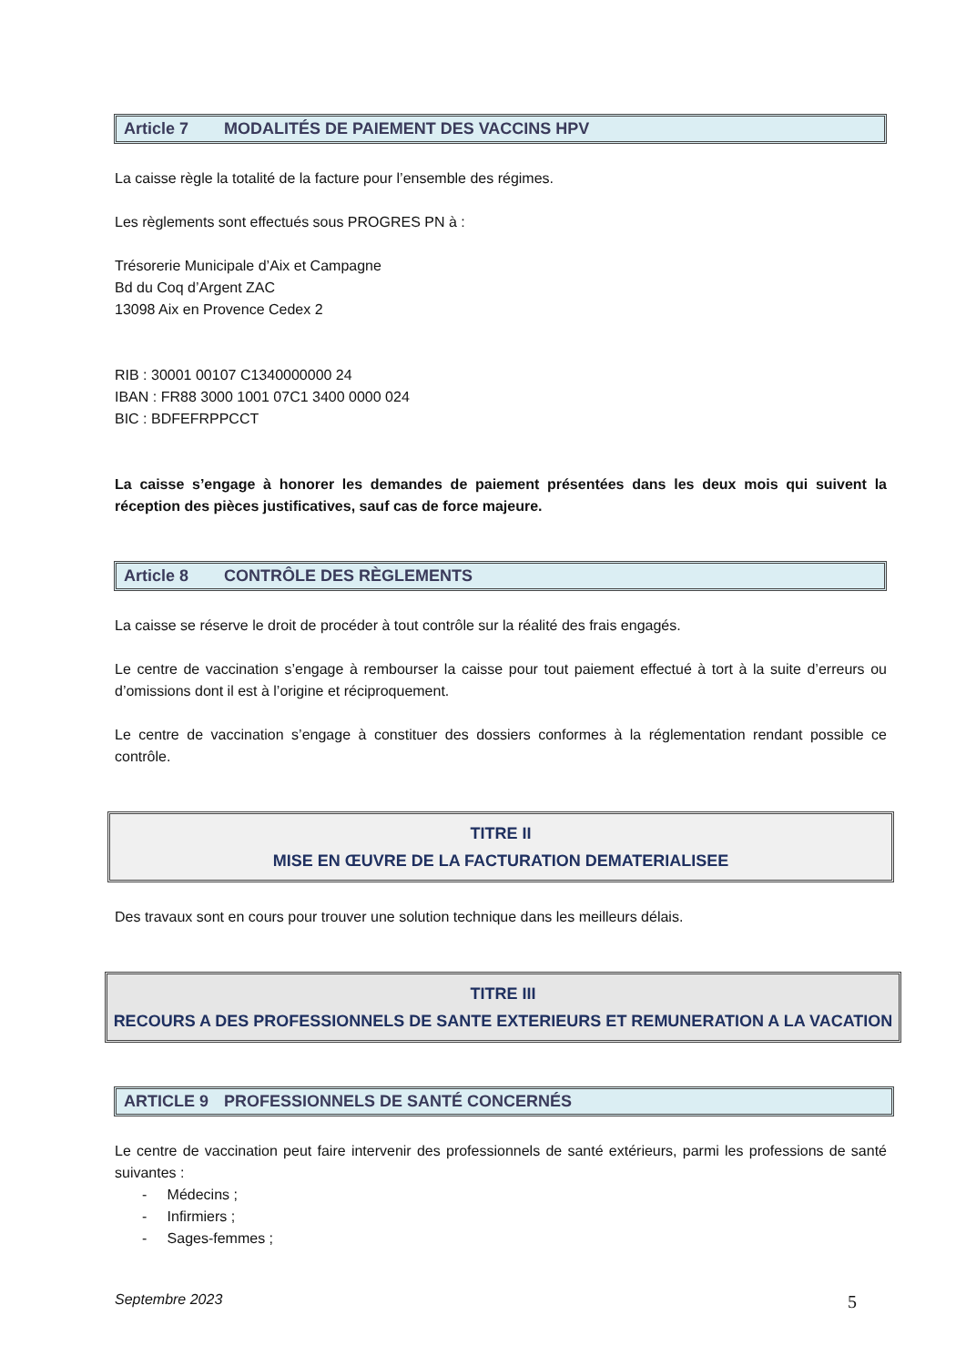Article 7 MODALITÉS DE PAIEMENT DES VACCINS HPV
La caisse règle la totalité de la facture pour l’ensemble des régimes.
Les règlements sont effectués sous PROGRES PN à :
Trésorerie Municipale d’Aix et Campagne
Bd du Coq d’Argent ZAC
13098 Aix en Provence Cedex 2
RIB : 30001 00107 C1340000000 24
IBAN : FR88 3000 1001 07C1 3400 0000 024
BIC : BDFEFRPPCCT
La caisse s’engage à honorer les demandes de paiement présentées dans les deux mois qui suivent la réception des pièces justificatives, sauf cas de force majeure.
Article 8 CONTRÔLE DES RÈGLEMENTS
La caisse se réserve le droit de procéder à tout contrôle sur la réalité des frais engagés.
Le centre de vaccination s’engage à rembourser la caisse pour tout paiement effectué à tort à la suite d’erreurs ou d’omissions dont il est à l’origine et réciproquement.
Le centre de vaccination s’engage à constituer des dossiers conformes à la réglementation rendant possible ce contrôle.
TITRE II
MISE EN ŒUVRE DE LA FACTURATION DEMATERIALISEE
Des travaux sont en cours pour trouver une solution technique dans les meilleurs délais.
TITRE III
RECOURS A DES PROFESSIONNELS DE SANTE EXTERIEURS ET REMUNERATION A LA VACATION
ARTICLE 9 PROFESSIONNELS DE SANTÉ CONCERNÉS
Le centre de vaccination peut faire intervenir des professionnels de santé extérieurs, parmi les professions de santé suivantes :
- Médecins ;
- Infirmiers ;
- Sages-femmes ;
Septembre 2023 5